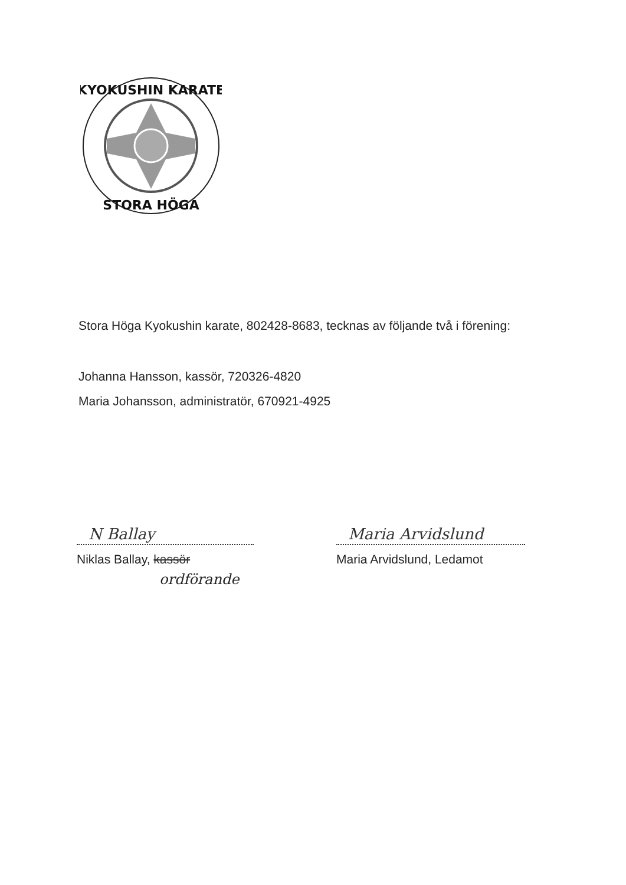KYOKUSHIN KARATE
STORA HÖGA
Stora Höga Kyokushin karate, 802428-8683, tecknas av följande två i förening:
Johanna Hansson, kassör, 720326-4820
Maria Johansson, administratör, 670921-4925
N Ballay
Niklas Ballay, kassör
ordförande
Maria Arvidslund
Maria Arvidslund, Ledamot